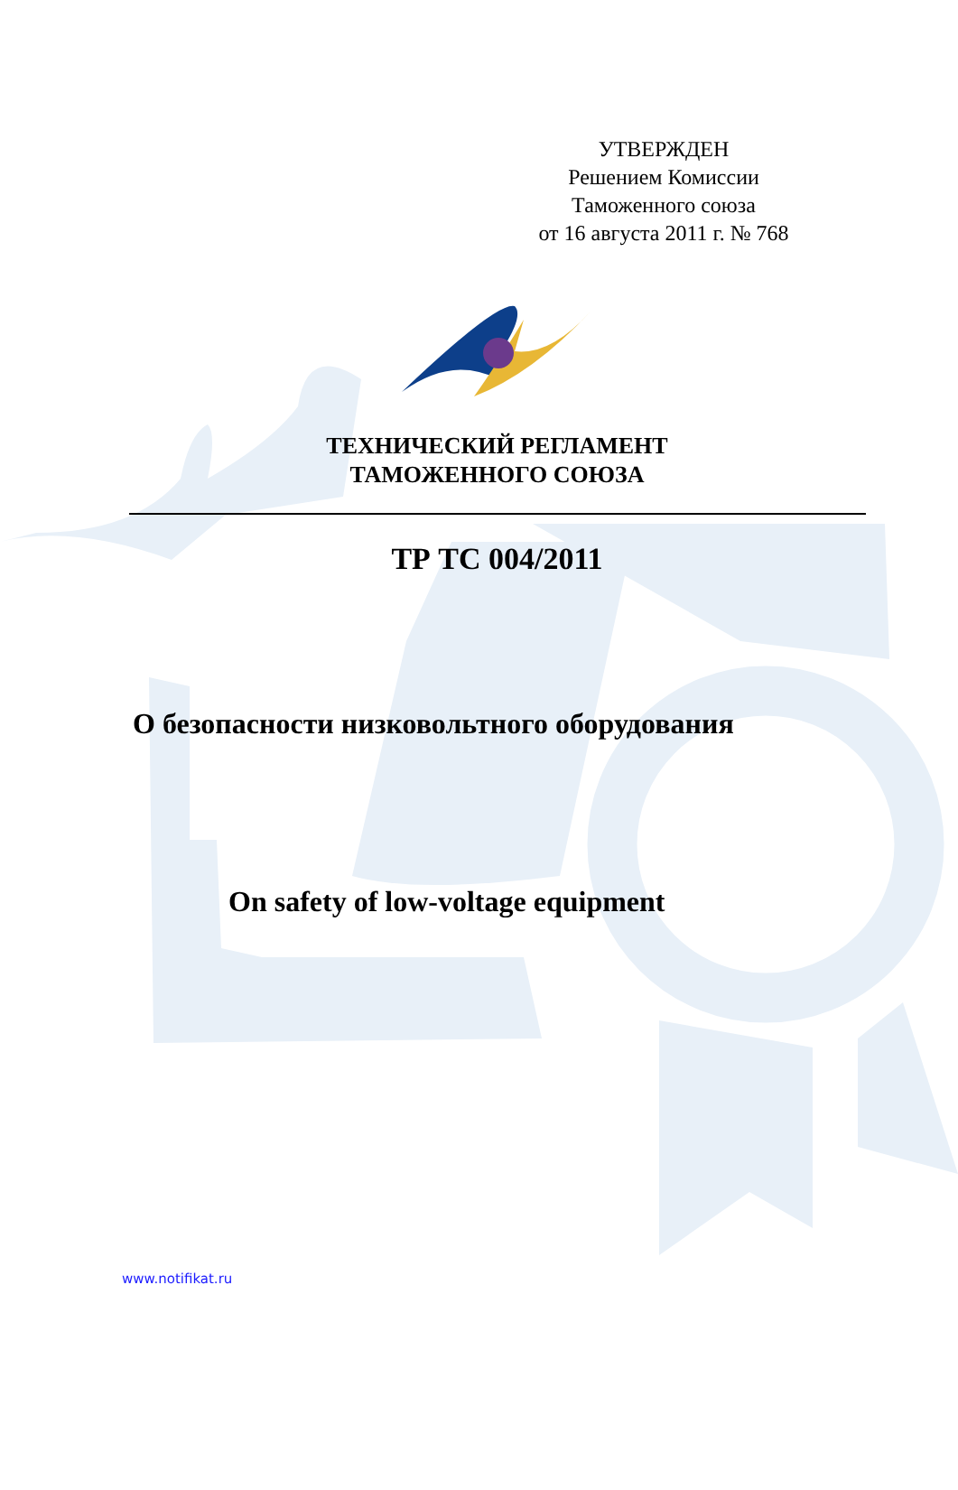УТВЕРЖДЕН
Решением Комиссии
Таможенного союза
от 16 августа 2011 г. № 768
ТЕХНИЧЕСКИЙ РЕГЛАМЕНТ
ТАМОЖЕННОГО СОЮЗА
ТР ТС 004/2011
О безопасности низковольтного оборудования
On safety of low-voltage equipment
www.notifikat.ru